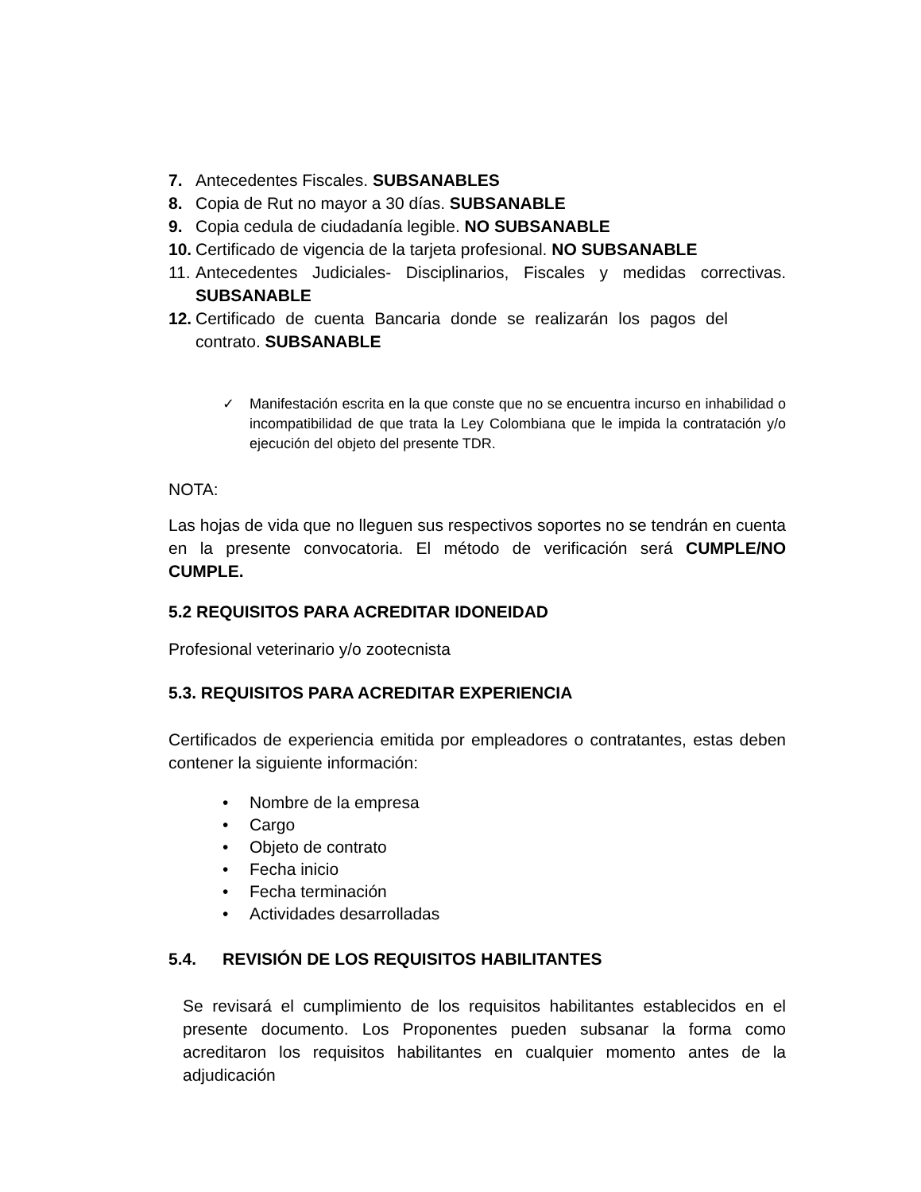7. Antecedentes Fiscales. SUBSANABLES
8. Copia de Rut no mayor a 30 días. SUBSANABLE
9. Copia cedula de ciudadanía legible. NO SUBSANABLE
10. Certificado de vigencia de la tarjeta profesional. NO SUBSANABLE
11. Antecedentes Judiciales- Disciplinarios, Fiscales y medidas correctivas. SUBSANABLE
12. Certificado de cuenta Bancaria donde se realizarán los pagos del contrato. SUBSANABLE
✓ Manifestación escrita en la que conste que no se encuentra incurso en inhabilidad o incompatibilidad de que trata la Ley Colombiana que le impida la contratación y/o ejecución del objeto del presente TDR.
NOTA:
Las hojas de vida que no lleguen sus respectivos soportes no se tendrán en cuenta en la presente convocatoria. El método de verificación será CUMPLE/NO CUMPLE.
5.2 REQUISITOS PARA ACREDITAR IDONEIDAD
Profesional veterinario y/o zootecnista
5.3. REQUISITOS PARA ACREDITAR EXPERIENCIA
Certificados de experiencia emitida por empleadores o contratantes, estas deben contener la siguiente información:
• Nombre de la empresa
• Cargo
• Objeto de contrato
• Fecha inicio
• Fecha terminación
• Actividades desarrolladas
5.4. REVISIÓN DE LOS REQUISITOS HABILITANTES
Se revisará el cumplimiento de los requisitos habilitantes establecidos en el presente documento. Los Proponentes pueden subsanar la forma como acreditaron los requisitos habilitantes en cualquier momento antes de la adjudicación